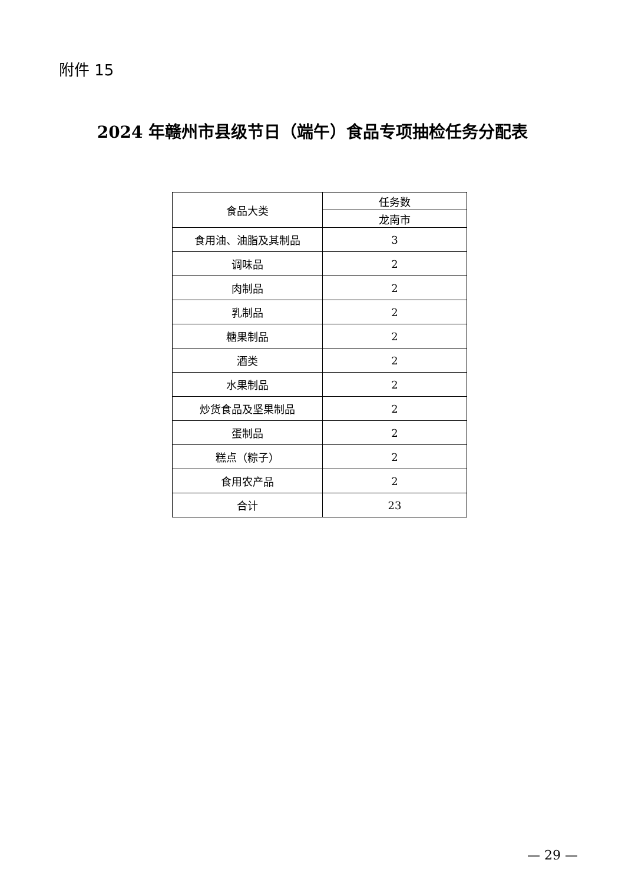附件 15
2024 年赣州市县级节日（端午）食品专项抽检任务分配表
| 食品大类 | 任务数 |
| --- | --- |
| | 龙南市 |
| 食用油、油脂及其制品 | 3 |
| 调味品 | 2 |
| 肉制品 | 2 |
| 乳制品 | 2 |
| 糖果制品 | 2 |
| 酒类 | 2 |
| 水果制品 | 2 |
| 炒货食品及坚果制品 | 2 |
| 蛋制品 | 2 |
| 糕点（粽子） | 2 |
| 食用农产品 | 2 |
| 合计 | 23 |
— 29 —